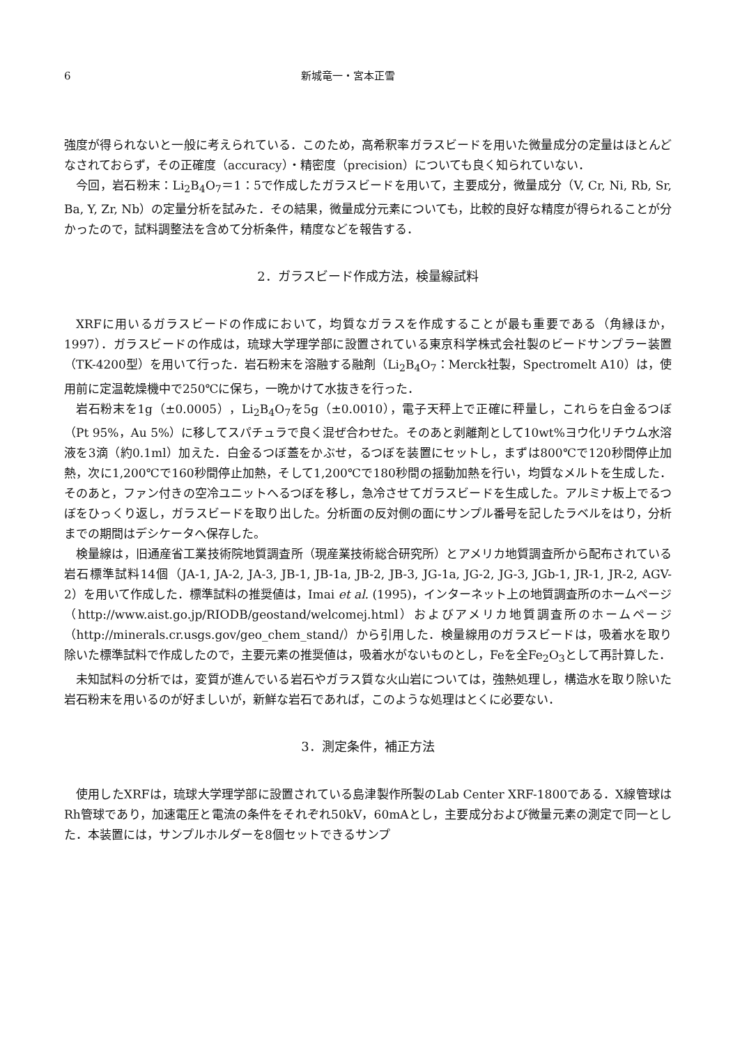6 新城竜一・宮本正雪
強度が得られないと一般に考えられている．このため，高希釈率ガラスビードを用いた微量成分の定量はほとんどなされておらず，その正確度（accuracy）・精密度（precision）についても良く知られていない．
今回，岩石粉末：Li<sub>2</sub>B<sub>4</sub>O<sub>7</sub>＝1：5で作成したガラスビードを用いて，主要成分，微量成分（V, Cr, Ni, Rb, Sr, Ba, Y, Zr, Nb）の定量分析を試みた．その結果，微量成分元素についても，比較的良好な精度が得られることが分かったので，試料調整法を含めて分析条件，精度などを報告する．
2．ガラスビード作成方法，検量線試料
XRFに用いるガラスビードの作成において，均質なガラスを作成することが最も重要である（角縁ほか，1997）．ガラスビードの作成は，琉球大学理学部に設置されている東京科学株式会社製のビードサンプラー装置（TK-4200型）を用いて行った．岩石粉末を溶融する融剤（Li<sub>2</sub>B<sub>4</sub>O<sub>7</sub>：Merck社製，Spectromelt A10）は，使用前に定温乾燥機中で250℃に保ち，一晩かけて水抜きを行った．
岩石粉末を1g（±0.0005），Li<sub>2</sub>B<sub>4</sub>O<sub>7</sub>を5g（±0.0010），電子天秤上で正確に秤量し，これらを白金るつぼ（Pt 95%，Au 5%）に移してスパチュラで良く混ぜ合わせた。そのあと剥離剤として10wt%ヨウ化リチウム水溶液を3滴（約0.1ml）加えた．白金るつぼ蓋をかぶせ，るつぼを装置にセットし，まずは800℃で120秒間停止加熱，次に1,200℃で160秒間停止加熱，そして1,200℃で180秒間の揺動加熱を行い，均質なメルトを生成した．そのあと，ファン付きの空冷ユニットへるつぼを移し，急冷させてガラスビードを生成した。アルミナ板上でるつぼをひっくり返し，ガラスビードを取り出した。分析面の反対側の面にサンプル番号を記したラベルをはり，分析までの期間はデシケータへ保存した。
検量線は，旧通産省工業技術院地質調査所（現産業技術総合研究所）とアメリカ地質調査所から配布されている岩石標準試料14個（JA-1, JA-2, JA-3, JB-1, JB-1a, JB-2, JB-3, JG-1a, JG-2, JG-3, JGb-1, JR-1, JR-2, AGV-2）を用いて作成した．標準試料の推奨値は，Imai et al. (1995)，インターネット上の地質調査所のホームページ（http://www.aist.go.jp/RIODB/geostand/welcomej.html）およびアメリカ地質調査所のホームページ（http://minerals.cr.usgs.gov/geo_chem_stand/）から引用した．検量線用のガラスビードは，吸着水を取り除いた標準試料で作成したので，主要元素の推奨値は，吸着水がないものとし，Feを全Fe<sub>2</sub>O<sub>3</sub>として再計算した．
未知試料の分析では，変質が進んでいる岩石やガラス質な火山岩については，強熱処理し，構造水を取り除いた岩石粉末を用いるのが好ましいが，新鮮な岩石であれば，このような処理はとくに必要ない．
3．測定条件，補正方法
使用したXRFは，琉球大学理学部に設置されている島津製作所製のLab Center XRF-1800である．X線管球はRh管球であり，加速電圧と電流の条件をそれぞれ50kV，60mAとし，主要成分および微量元素の測定で同一とした．本装置には，サンプルホルダーを8個セットできるサンプ